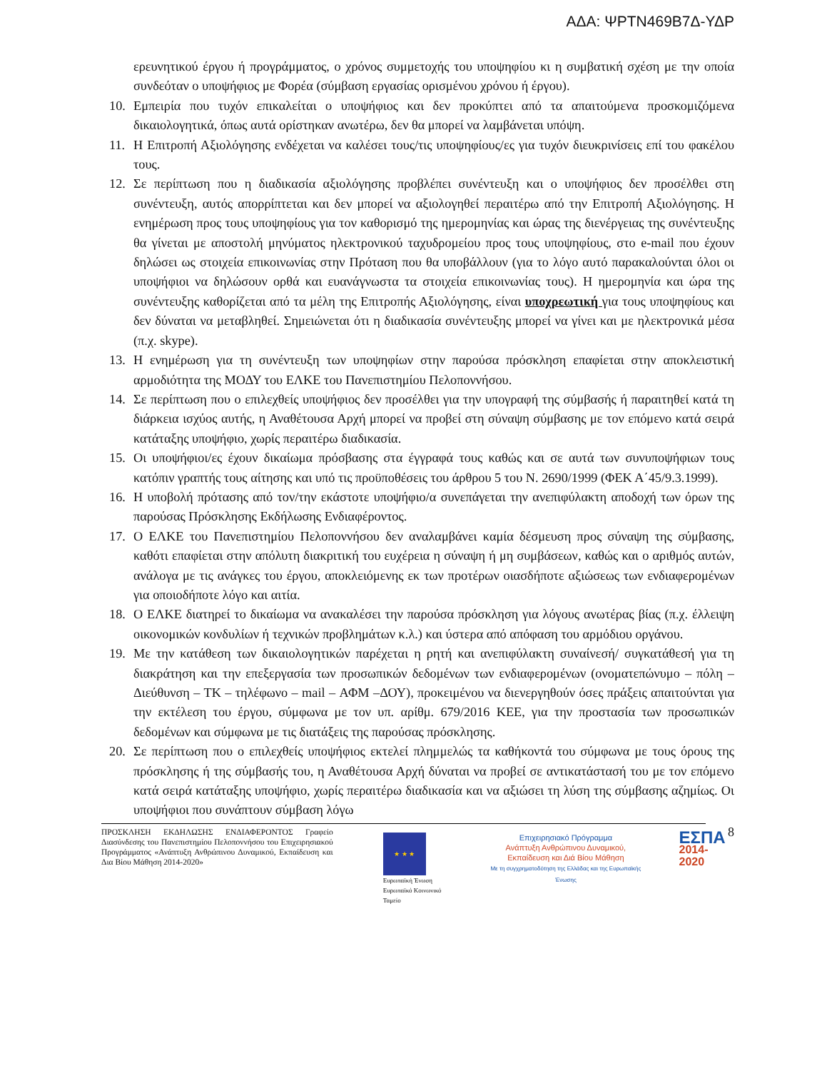ΑΔΑ: ΨΡΤΝ469Β7Δ-ΥΔΡ
ερευνητικού έργου ή προγράμματος, ο χρόνος συμμετοχής του υποψηφίου κι η συμβατική σχέση με την οποία συνδεόταν ο υποψήφιος με Φορέα (σύμβαση εργασίας ορισμένου χρόνου ή έργου).
10. Εμπειρία που τυχόν επικαλείται ο υποψήφιος και δεν προκύπτει από τα απαιτούμενα προσκομιζόμενα δικαιολογητικά, όπως αυτά ορίστηκαν ανωτέρω, δεν θα μπορεί να λαμβάνεται υπόψη.
11. Η Επιτροπή Αξιολόγησης ενδέχεται να καλέσει τους/τις υποψηφίους/ες για τυχόν διευκρινίσεις επί του φακέλου τους.
12. Σε περίπτωση που η διαδικασία αξιολόγησης προβλέπει συνέντευξη και ο υποψήφιος δεν προσέλθει στη συνέντευξη, αυτός απορρίπτεται και δεν μπορεί να αξιολογηθεί περαιτέρω από την Επιτροπή Αξιολόγησης. Η ενημέρωση προς τους υποψηφίους για τον καθορισμό της ημερομηνίας και ώρας της διενέργειας της συνέντευξης θα γίνεται με αποστολή μηνύματος ηλεκτρονικού ταχυδρομείου προς τους υποψηφίους, στο e-mail που έχουν δηλώσει ως στοιχεία επικοινωνίας στην Πρόταση που θα υποβάλλουν (για το λόγο αυτό παρακαλούνται όλοι οι υποψήφιοι να δηλώσουν ορθά και ευανάγνωστα τα στοιχεία επικοινωνίας τους). Η ημερομηνία και ώρα της συνέντευξης καθορίζεται από τα μέλη της Επιτροπής Αξιολόγησης, είναι υποχρεωτική για τους υποψηφίους και δεν δύναται να μεταβληθεί. Σημειώνεται ότι η διαδικασία συνέντευξης μπορεί να γίνει και με ηλεκτρονικά μέσα (π.χ. skype).
13. Η ενημέρωση για τη συνέντευξη των υποψηφίων στην παρούσα πρόσκληση επαφίεται στην αποκλειστική αρμοδιότητα της ΜΟΔΥ του ΕΛΚΕ του Πανεπιστημίου Πελοποννήσου.
14. Σε περίπτωση που ο επιλεχθείς υποψήφιος δεν προσέλθει για την υπογραφή της σύμβασής ή παραιτηθεί κατά τη διάρκεια ισχύος αυτής, η Αναθέτουσα Αρχή μπορεί να προβεί στη σύναψη σύμβασης με τον επόμενο κατά σειρά κατάταξης υποψήφιο, χωρίς περαιτέρω διαδικασία.
15. Οι υποψήφιοι/ες έχουν δικαίωμα πρόσβασης στα έγγραφά τους καθώς και σε αυτά των συνυποψήφιων τους κατόπιν γραπτής τους αίτησης και υπό τις προϋποθέσεις του άρθρου 5 του Ν. 2690/1999 (ΦΕΚ Α΄45/9.3.1999).
16. Η υποβολή πρότασης από τον/την εκάστοτε υποψήφιο/α συνεπάγεται την ανεπιφύλακτη αποδοχή των όρων της παρούσας Πρόσκλησης Εκδήλωσης Ενδιαφέροντος.
17. Ο ΕΛΚΕ του Πανεπιστημίου Πελοποννήσου δεν αναλαμβάνει καμία δέσμευση προς σύναψη της σύμβασης, καθότι επαφίεται στην απόλυτη διακριτική του ευχέρεια η σύναψη ή μη συμβάσεων, καθώς και ο αριθμός αυτών, ανάλογα με τις ανάγκες του έργου, αποκλειόμενης εκ των προτέρων οιασδήποτε αξιώσεως των ενδιαφερομένων για οποιοδήποτε λόγο και αιτία.
18. Ο ΕΛΚΕ διατηρεί το δικαίωμα να ανακαλέσει την παρούσα πρόσκληση για λόγους ανωτέρας βίας (π.χ. έλλειψη οικονομικών κονδυλίων ή τεχνικών προβλημάτων κ.λ.) και ύστερα από απόφαση του αρμόδιου οργάνου.
19. Με την κατάθεση των δικαιολογητικών παρέχεται η ρητή και ανεπιφύλακτη συναίνεσή/ συγκατάθεσή για τη διακράτηση και την επεξεργασία των προσωπικών δεδομένων των ενδιαφερομένων (ονοματεπώνυμο – πόλη – Διεύθυνση – ΤΚ – τηλέφωνο – mail – ΑΦΜ –ΔΟΥ), προκειμένου να διενεργηθούν όσες πράξεις απαιτούνται για την εκτέλεση του έργου, σύμφωνα με τον υπ. αρίθμ. 679/2016 ΚΕΕ, για την προστασία των προσωπικών δεδομένων και σύμφωνα με τις διατάξεις της παρούσας πρόσκλησης.
20. Σε περίπτωση που ο επιλεχθείς υποψήφιος εκτελεί πλημμελώς τα καθήκοντά του σύμφωνα με τους όρους της πρόσκλησης ή της σύμβασής του, η Αναθέτουσα Αρχή δύναται να προβεί σε αντικατάστασή του με τον επόμενο κατά σειρά κατάταξης υποψήφιο, χωρίς περαιτέρω διαδικασία και να αξιώσει τη λύση της σύμβασης αζημίως. Οι υποψήφιοι που συνάπτουν σύμβαση λόγω
ΠΡΟΣΚΛΗΣΗ ΕΚΔΗΛΩΣΗΣ ΕΝΔΙΑΦΕΡΟΝΤΟΣ Γραφείο Διασύνδεσης του Πανεπιστημίου Πελοποννήσου του Επιχειρησιακού Προγράμματος «Ανάπτυξη Ανθρώπινου Δυναμικού, Εκπαίδευση και Δια Βίου Μάθηση 2014-2020»
★ ★ ★
Ευρωπαϊκή Ένωση
Ευρωπαϊκό Κοινωνικό Ταμείο
Επιχειρησιακό Πρόγραμμα
Ανάπτυξη Ανθρώπινου Δυναμικού,
Εκπαίδευση και Διά Βίου Μάθηση
Με τη συγχρηματοδότηση της Ελλάδας και της Ευρωπαϊκής Ένωσης
ΕΣΠΑ
2014-2020
8